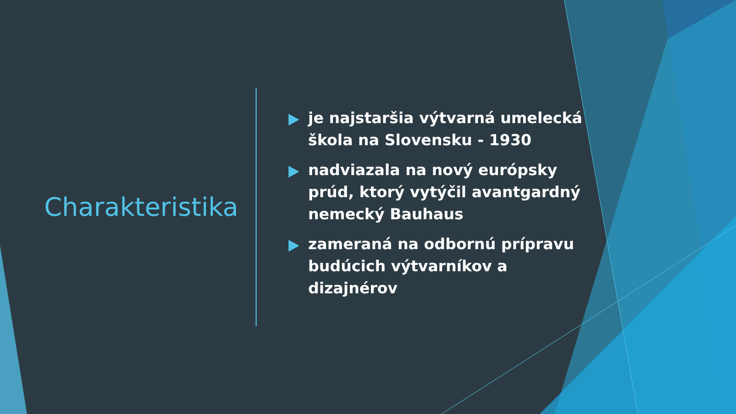Charakteristika
je najstaršia výtvarná umelecká škola na Slovensku - 1930
nadviazala na nový európsky prúd, ktorý vytýčil avantgardný nemecký Bauhaus
zameraná na odbornú prípravu budúcich výtvarníkov a dizajnérov